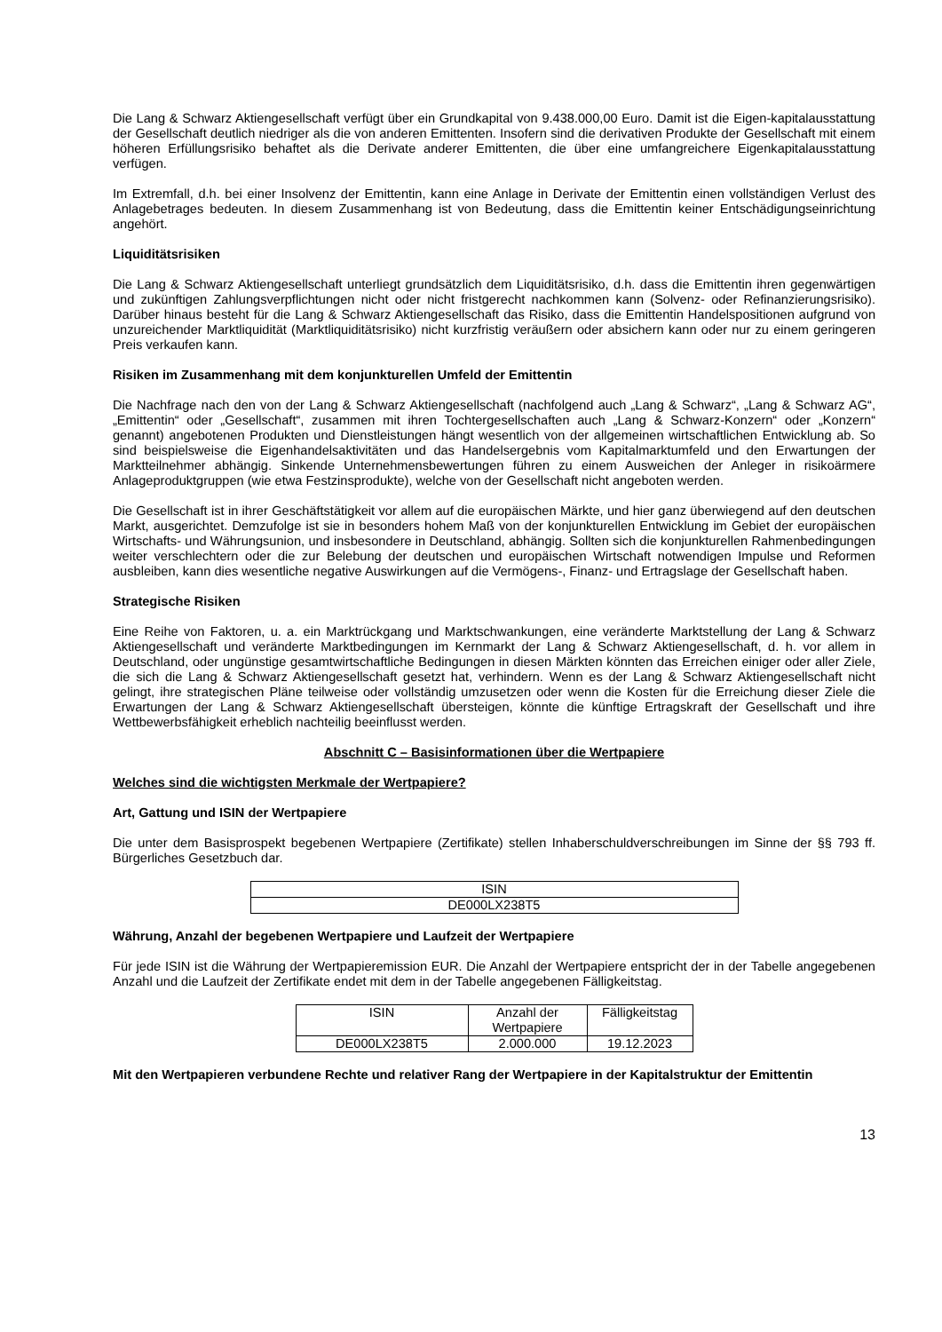Die Lang & Schwarz Aktiengesellschaft verfügt über ein Grundkapital von 9.438.000,00 Euro. Damit ist die Eigen-kapitalausstattung der Gesellschaft deutlich niedriger als die von anderen Emittenten. Insofern sind die derivativen Produkte der Gesellschaft mit einem höheren Erfüllungsrisiko behaftet als die Derivate anderer Emittenten, die über eine umfangreichere Eigenkapitalausstattung verfügen.
Im Extremfall, d.h. bei einer Insolvenz der Emittentin, kann eine Anlage in Derivate der Emittentin einen vollständigen Verlust des Anlagebetrages bedeuten. In diesem Zusammenhang ist von Bedeutung, dass die Emittentin keiner Entschädigungseinrichtung angehört.
Liquiditätsrisiken
Die Lang & Schwarz Aktiengesellschaft unterliegt grundsätzlich dem Liquiditätsrisiko, d.h. dass die Emittentin ihren gegenwärtigen und zukünftigen Zahlungsverpflichtungen nicht oder nicht fristgerecht nachkommen kann (Solvenz- oder Refinanzierungsrisiko). Darüber hinaus besteht für die Lang & Schwarz Aktiengesellschaft das Risiko, dass die Emittentin Handelspositionen aufgrund von unzureichender Marktliquidität (Marktliquiditätsrisiko) nicht kurzfristig veräußern oder absichern kann oder nur zu einem geringeren Preis verkaufen kann.
Risiken im Zusammenhang mit dem konjunkturellen Umfeld der Emittentin
Die Nachfrage nach den von der Lang & Schwarz Aktiengesellschaft (nachfolgend auch „Lang & Schwarz“, „Lang & Schwarz AG“, „Emittentin“ oder „Gesellschaft“, zusammen mit ihren Tochtergesellschaften auch „Lang & Schwarz-Konzern“ oder „Konzern“ genannt) angebotenen Produkten und Dienstleistungen hängt wesentlich von der allgemeinen wirtschaftlichen Entwicklung ab. So sind beispielsweise die Eigenhandelsaktivitäten und das Handelsergebnis vom Kapitalmarktumfeld und den Erwartungen der Marktteilnehmer abhängig. Sinkende Unternehmensbewertungen führen zu einem Ausweichen der Anleger in risikoärmere Anlageproduktgruppen (wie etwa Festzinsprodukte), welche von der Gesellschaft nicht angeboten werden.
Die Gesellschaft ist in ihrer Geschäftstätigkeit vor allem auf die europäischen Märkte, und hier ganz überwiegend auf den deutschen Markt, ausgerichtet. Demzufolge ist sie in besonders hohem Maß von der konjunkturellen Entwicklung im Gebiet der europäischen Wirtschafts- und Währungsunion, und insbesondere in Deutschland, abhängig. Sollten sich die konjunkturellen Rahmenbedingungen weiter verschlechtern oder die zur Belebung der deutschen und europäischen Wirtschaft notwendigen Impulse und Reformen ausbleiben, kann dies wesentliche negative Auswirkungen auf die Vermögens-, Finanz- und Ertragslage der Gesellschaft haben.
Strategische Risiken
Eine Reihe von Faktoren, u. a. ein Marktrückgang und Marktschwankungen, eine veränderte Marktstellung der Lang & Schwarz Aktiengesellschaft und veränderte Marktbedingungen im Kernmarkt der Lang & Schwarz Aktiengesellschaft, d. h. vor allem in Deutschland, oder ungünstige gesamtwirtschaftliche Bedingungen in diesen Märkten könnten das Erreichen einiger oder aller Ziele, die sich die Lang & Schwarz Aktiengesellschaft gesetzt hat, verhindern. Wenn es der Lang & Schwarz Aktiengesellschaft nicht gelingt, ihre strategischen Pläne teilweise oder vollständig umzusetzen oder wenn die Kosten für die Erreichung dieser Ziele die Erwartungen der Lang & Schwarz Aktiengesellschaft übersteigen, könnte die künftige Ertragskraft der Gesellschaft und ihre Wettbewerbsfähigkeit erheblich nachteilig beeinflusst werden.
Abschnitt C – Basisinformationen über die Wertpapiere
Welches sind die wichtigsten Merkmale der Wertpapiere?
Art, Gattung und ISIN der Wertpapiere
Die unter dem Basisprospekt begebenen Wertpapiere (Zertifikate) stellen Inhaberschuldverschreibungen im Sinne der §§ 793 ff. Bürgerliches Gesetzbuch dar.
| ISIN |
| DE000LX238T5 |
Währung, Anzahl der begebenen Wertpapiere und Laufzeit der Wertpapiere
Für jede ISIN ist die Währung der Wertpapieremission EUR. Die Anzahl der Wertpapiere entspricht der in der Tabelle angegebenen Anzahl und die Laufzeit der Zertifikate endet mit dem in der Tabelle angegebenen Fälligkeitstag.
| ISIN | Anzahl der Wertpapiere | Fälligkeitstag |
| DE000LX238T5 | 2.000.000 | 19.12.2023 |
Mit den Wertpapieren verbundene Rechte und relativer Rang der Wertpapiere in der Kapitalstruktur der Emittentin
13